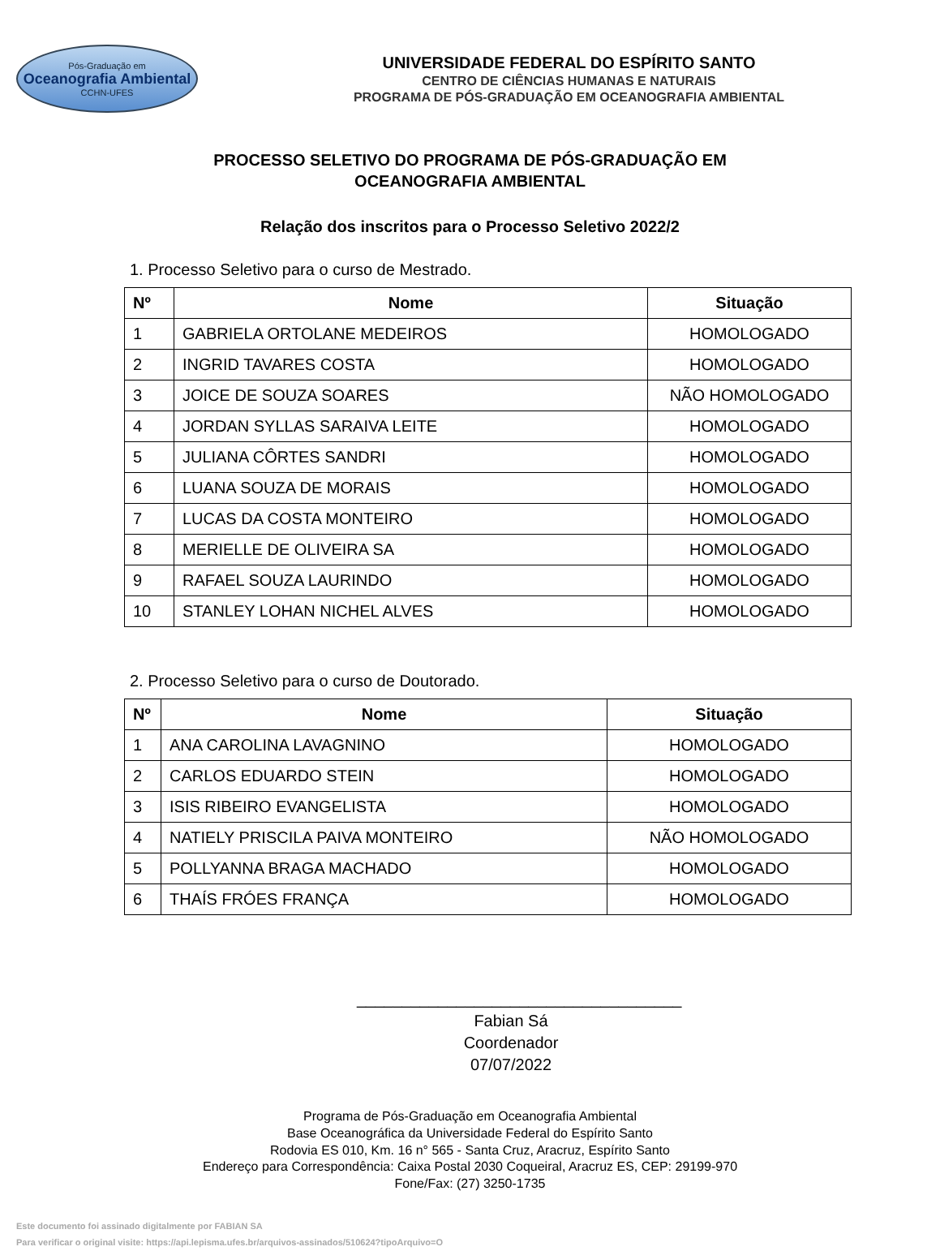Pós-Graduação em
Oceanografia Ambiental
CCHN-UFES
UNIVERSIDADE FEDERAL DO ESPÍRITO SANTO
CENTRO DE CIÊNCIAS HUMANAS E NATURAIS
PROGRAMA DE PÓS-GRADUAÇÃO EM OCEANOGRAFIA AMBIENTAL
PROCESSO SELETIVO DO PROGRAMA DE PÓS-GRADUAÇÃO EM
OCEANOGRAFIA AMBIENTAL
Relação dos inscritos para o Processo Seletivo 2022/2
1. Processo Seletivo para o curso de Mestrado.
| Nº | Nome | Situação |
| --- | --- | --- |
| 1 | GABRIELA ORTOLANE MEDEIROS | HOMOLOGADO |
| 2 | INGRID TAVARES COSTA | HOMOLOGADO |
| 3 | JOICE DE SOUZA SOARES | NÃO HOMOLOGADO |
| 4 | JORDAN SYLLAS SARAIVA LEITE | HOMOLOGADO |
| 5 | JULIANA CÔRTES SANDRI | HOMOLOGADO |
| 6 | LUANA SOUZA DE MORAIS | HOMOLOGADO |
| 7 | LUCAS DA COSTA MONTEIRO | HOMOLOGADO |
| 8 | MERIELLE DE OLIVEIRA SA | HOMOLOGADO |
| 9 | RAFAEL SOUZA LAURINDO | HOMOLOGADO |
| 10 | STANLEY LOHAN NICHEL ALVES | HOMOLOGADO |
2. Processo Seletivo para o curso de Doutorado.
| Nº | Nome | Situação |
| --- | --- | --- |
| 1 | ANA CAROLINA LAVAGNINO | HOMOLOGADO |
| 2 | CARLOS EDUARDO STEIN | HOMOLOGADO |
| 3 | ISIS RIBEIRO EVANGELISTA | HOMOLOGADO |
| 4 | NATIELY PRISCILA PAIVA MONTEIRO | NÃO HOMOLOGADO |
| 5 | POLLYANNA BRAGA MACHADO | HOMOLOGADO |
| 6 | THAÍS FRÓES FRANÇA | HOMOLOGADO |
____________________________________
Fabian Sá
Coordenador
07/07/2022
Programa de Pós-Graduação em Oceanografia Ambiental
Base Oceanográfica da Universidade Federal do Espírito Santo
Rodovia ES 010, Km. 16 n° 565 - Santa Cruz, Aracruz, Espírito Santo
Endereço para Correspondência: Caixa Postal 2030 Coqueiral, Aracruz ES, CEP: 29199-970
Fone/Fax: (27) 3250-1735
Este documento foi assinado digitalmente por FABIAN SA
Para verificar o original visite: https://api.lepisma.ufes.br/arquivos-assinados/510624?tipoArquivo=O